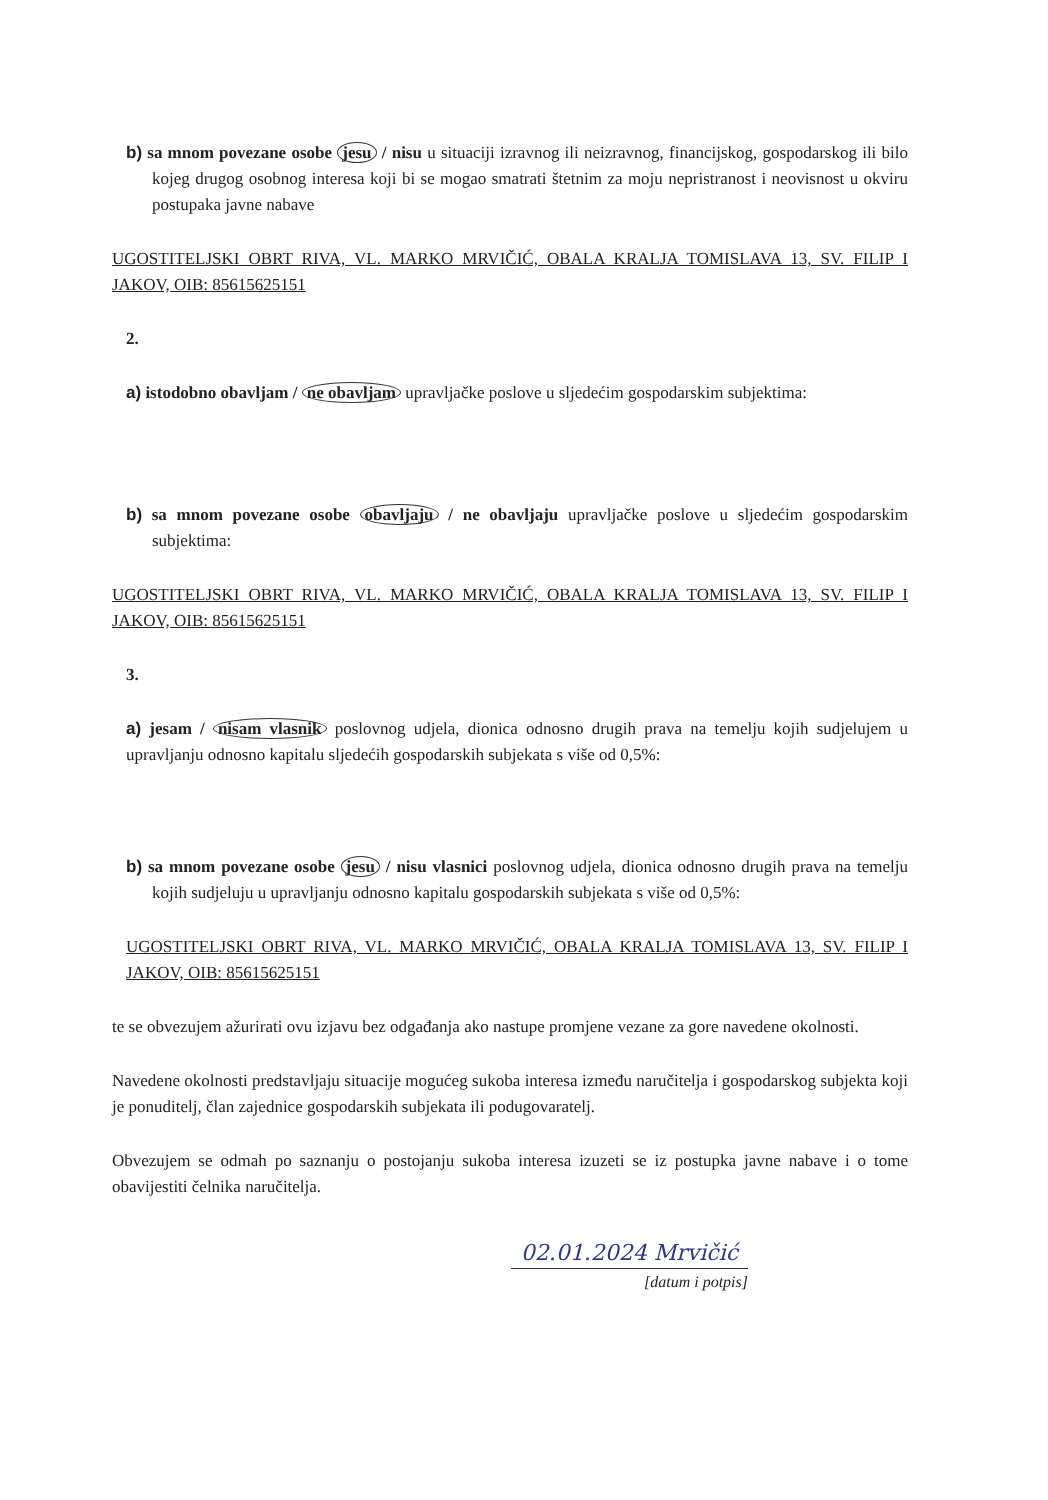b) sa mnom povezane osobe jesu / nisu u situaciji izravnog ili neizravnog, financijskog, gospodarskog ili bilo kojeg drugog osobnog interesa koji bi se mogao smatrati štetnim za moju nepristranost i neovisnost u okviru postupaka javne nabave
UGOSTITELJSKI OBRT RIVA, VL. MARKO MRVIČIĆ, OBALA KRALJA TOMISLAVA 13, SV. FILIP I JAKOV, OIB: 85615625151
2.
a) istodobno obavljam / ne obavljam upravljačke poslove u sljedećim gospodarskim subjektima:
b) sa mnom povezane osobe obavljaju / ne obavljaju upravljačke poslove u sljedećim gospodarskim subjektima:
UGOSTITELJSKI OBRT RIVA, VL. MARKO MRVIČIĆ, OBALA KRALJA TOMISLAVA 13, SV. FILIP I JAKOV, OIB: 85615625151
3.
a) jesam / nisam vlasnik poslovnog udjela, dionica odnosno drugih prava na temelju kojih sudjelujem u upravljanju odnosno kapitalu sljedećih gospodarskih subjekata s više od 0,5%:
b) sa mnom povezane osobe jesu / nisu vlasnici poslovnog udjela, dionica odnosno drugih prava na temelju kojih sudjeluju u upravljanju odnosno kapitalu gospodarskih subjekata s više od 0,5%:
UGOSTITELJSKI OBRT RIVA, VL. MARKO MRVIČIĆ, OBALA KRALJA TOMISLAVA 13, SV. FILIP I JAKOV, OIB: 85615625151
te se obvezujem ažurirati ovu izjavu bez odgađanja ako nastupe promjene vezane za gore navedene okolnosti.
Navedene okolnosti predstavljaju situacije mogućeg sukoba interesa između naručitelja i gospodarskog subjekta koji je ponuditelj, član zajednice gospodarskih subjekata ili podugovaratelj.
Obvezujem se odmah po saznanju o postojanju sukoba interesa izuzeti se iz postupka javne nabave i o tome obavijestiti čelnika naručitelja.
02.01.2024 Mrvičić
[datum i potpis]